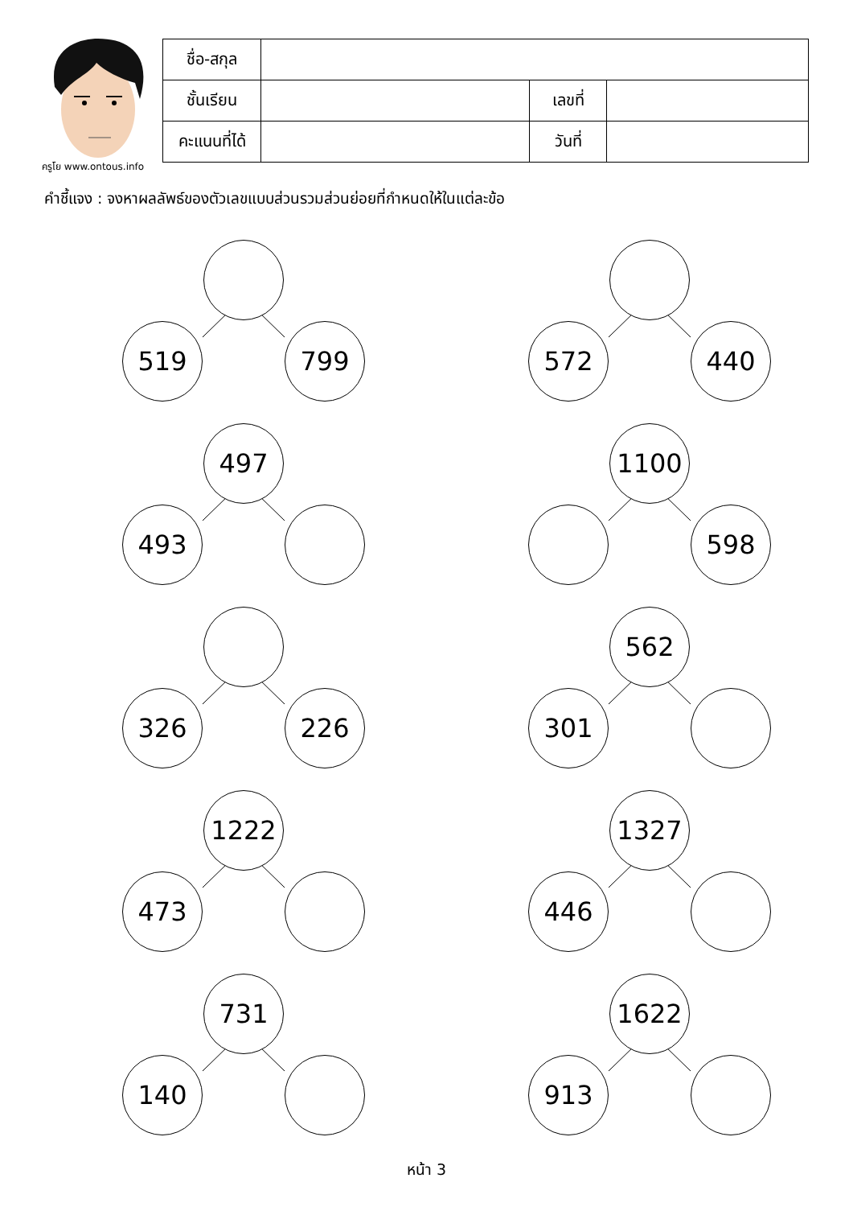ครูโย www.ontous.info
| ชื่อ-สกุล | | | |
| ชั้นเรียน | | เลขที่ | |
| คะแนนที่ได้ | | วันที่ | |
คำชี้แจง : จงหาผลลัพธ์ของตัวเลขแบบส่วนรวมส่วนย่อยที่กำหนดให้ในแต่ละข้อ
519 799
572 440
497
493
1100
598
326 226
562
301
1222
473
1327
446
731
140
1622
913
หน้า 3